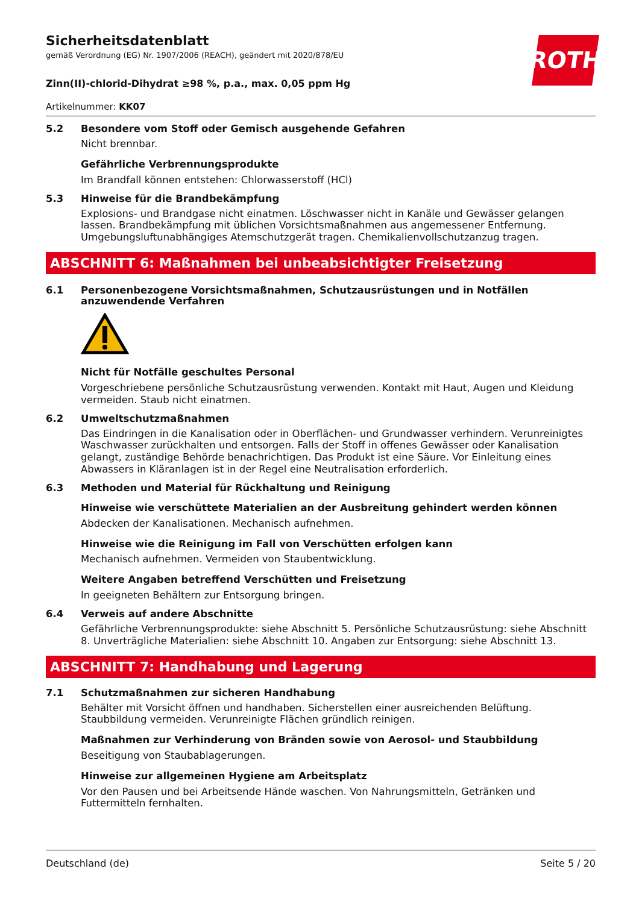ROTH
Sicherheitsdatenblatt
gemäß Verordnung (EG) Nr. 1907/2006 (REACH), geändert mit 2020/878/EU
Zinn(II)-chlorid-Dihydrat ≥98 %, p.a., max. 0,05 ppm Hg
Artikelnummer: KK07
5.2 Besondere vom Stoff oder Gemisch ausgehende Gefahren
Nicht brennbar.
Gefährliche Verbrennungsprodukte
Im Brandfall können entstehen: Chlorwasserstoff (HCl)
5.3 Hinweise für die Brandbekämpfung
Explosions- und Brandgase nicht einatmen. Löschwasser nicht in Kanäle und Gewässer gelangen lassen. Brandbekämpfung mit üblichen Vorsichtsmaßnahmen aus angemessener Entfernung. Umgebungsluftunabhängiges Atemschutzgerät tragen. Chemikalienvollschutzanzug tragen.
ABSCHNITT 6: Maßnahmen bei unbeabsichtigter Freisetzung
6.1 Personenbezogene Vorsichtsmaßnahmen, Schutzausrüstungen und in Notfällen anzuwendende Verfahren
Nicht für Notfälle geschultes Personal
Vorgeschriebene persönliche Schutzausrüstung verwenden. Kontakt mit Haut, Augen und Kleidung vermeiden. Staub nicht einatmen.
6.2 Umweltschutzmaßnahmen
Das Eindringen in die Kanalisation oder in Oberflächen- und Grundwasser verhindern. Verunreinigtes Waschwasser zurückhalten und entsorgen. Falls der Stoff in offenes Gewässer oder Kanalisation gelangt, zuständige Behörde benachrichtigen. Das Produkt ist eine Säure. Vor Einleitung eines Abwassers in Kläranlagen ist in der Regel eine Neutralisation erforderlich.
6.3 Methoden und Material für Rückhaltung und Reinigung
Hinweise wie verschüttete Materialien an der Ausbreitung gehindert werden können
Abdecken der Kanalisationen. Mechanisch aufnehmen.
Hinweise wie die Reinigung im Fall von Verschütten erfolgen kann
Mechanisch aufnehmen. Vermeiden von Staubentwicklung.
Weitere Angaben betreffend Verschütten und Freisetzung
In geeigneten Behältern zur Entsorgung bringen.
6.4 Verweis auf andere Abschnitte
Gefährliche Verbrennungsprodukte: siehe Abschnitt 5. Persönliche Schutzausrüstung: siehe Abschnitt 8. Unverträgliche Materialien: siehe Abschnitt 10. Angaben zur Entsorgung: siehe Abschnitt 13.
ABSCHNITT 7: Handhabung und Lagerung
7.1 Schutzmaßnahmen zur sicheren Handhabung
Behälter mit Vorsicht öffnen und handhaben. Sicherstellen einer ausreichenden Belüftung. Staubbildung vermeiden. Verunreinigte Flächen gründlich reinigen.
Maßnahmen zur Verhinderung von Bränden sowie von Aerosol- und Staubbildung
Beseitigung von Staubablagerungen.
Hinweise zur allgemeinen Hygiene am Arbeitsplatz
Vor den Pausen und bei Arbeitsende Hände waschen. Von Nahrungsmitteln, Getränken und Futtermitteln fernhalten.
Deutschland (de) Seite 5 / 20